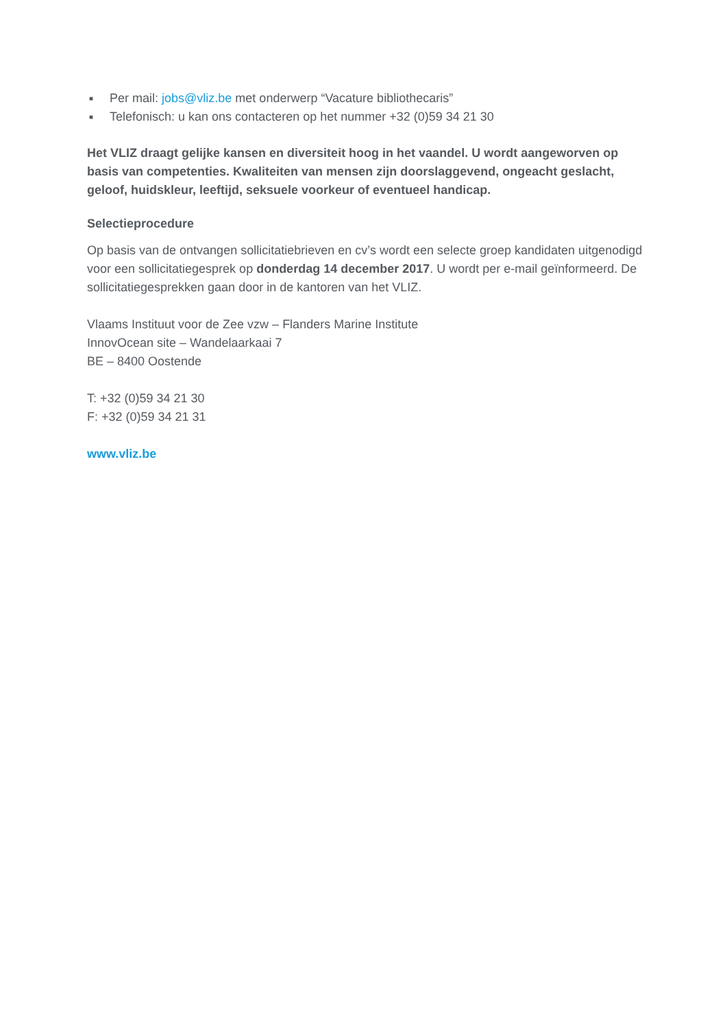■ Per mail: jobs@vliz.be met onderwerp “Vacature bibliothecaris”
■ Telefonisch: u kan ons contacteren op het nummer +32 (0)59 34 21 30
Het VLIZ draagt gelijke kansen en diversiteit hoog in het vaandel. U wordt aangeworven op basis van competenties. Kwaliteiten van mensen zijn doorslaggevend, ongeacht geslacht, geloof, huidskleur, leeftijd, seksuele voorkeur of eventueel handicap.
Selectieprocedure
Op basis van de ontvangen sollicitatiebrieven en cv’s wordt een selecte groep kandidaten uitgenodigd voor een sollicitatiegesprek op donderdag 14 december 2017. U wordt per e-mail geïnformeerd. De sollicitatiegesprekken gaan door in de kantoren van het VLIZ.
Vlaams Instituut voor de Zee vzw – Flanders Marine Institute
InnovOcean site – Wandelaarkaai 7
BE – 8400 Oostende
T: +32 (0)59 34 21 30
F: +32 (0)59 34 21 31
www.vliz.be